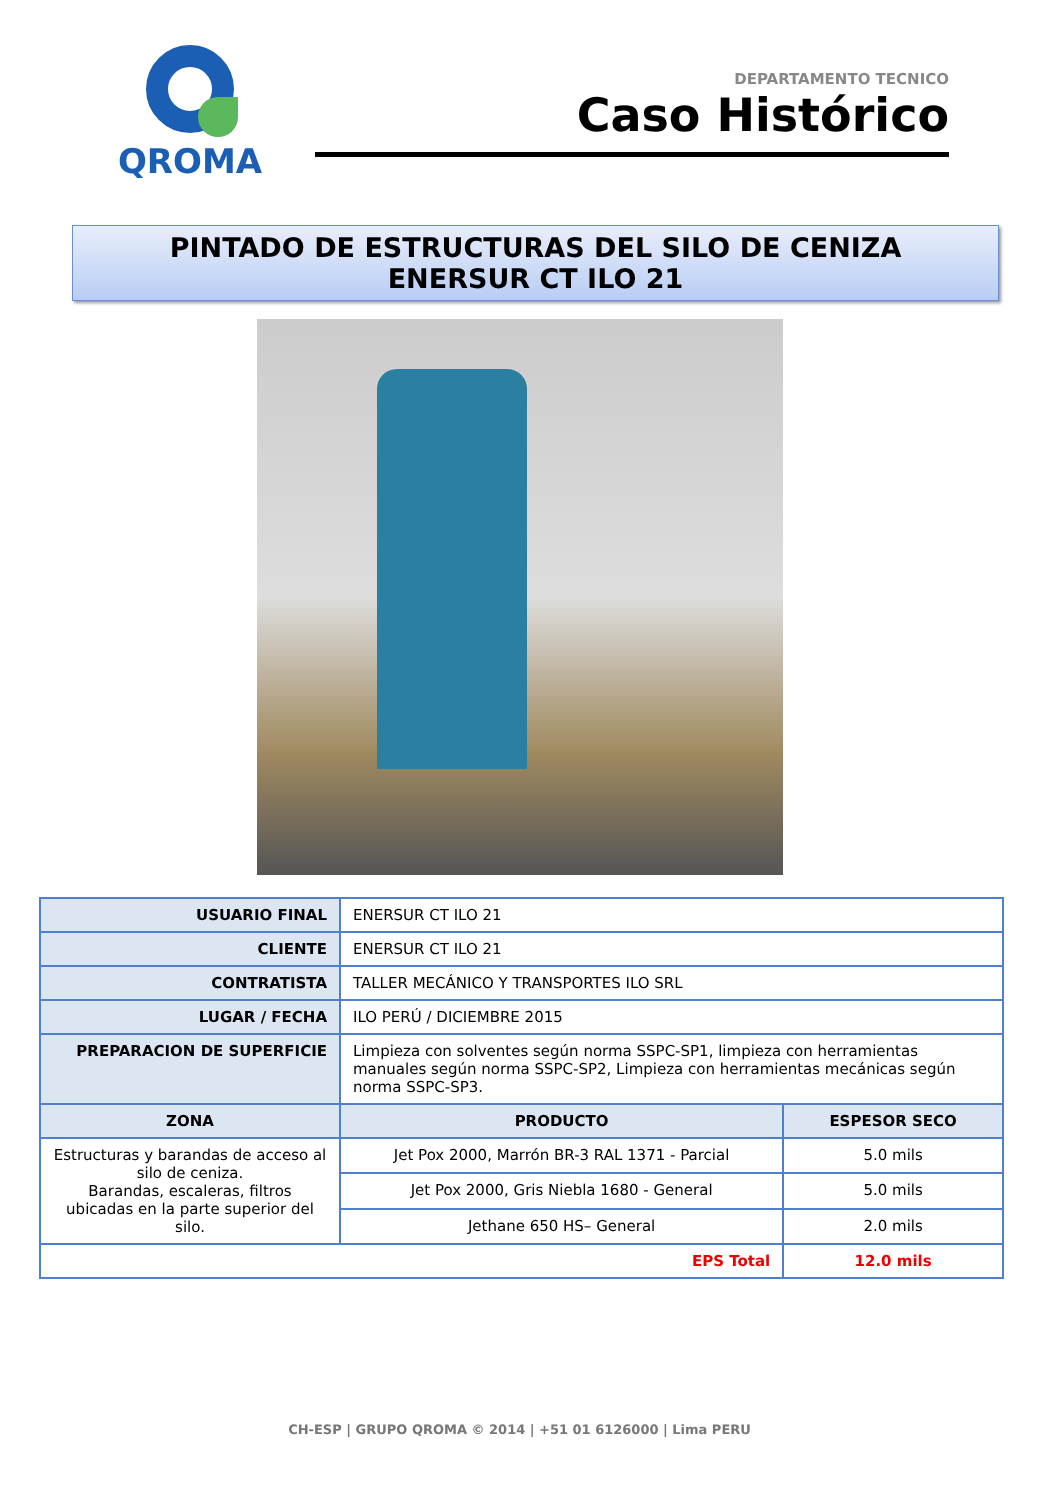QROMA
DEPARTAMENTO TECNICO
Caso Histórico
PINTADO DE ESTRUCTURAS DEL SILO DE CENIZA
ENERSUR CT ILO 21
| USUARIO FINAL | ENERSUR CT ILO 21 | |
| CLIENTE | ENERSUR CT ILO 21 | |
| CONTRATISTA | TALLER MECÁNICO Y TRANSPORTES ILO SRL | |
| LUGAR / FECHA | ILO PERÚ / DICIEMBRE 2015 | |
| PREPARACION DE SUPERFICIE | Limpieza con solventes según norma SSPC-SP1, limpieza con herramientas manuales según norma SSPC-SP2, Limpieza con herramientas mecánicas según norma SSPC-SP3. | |
| ZONA | PRODUCTO | ESPESOR SECO |
| Estructuras y barandas de acceso al silo de ceniza. Barandas, escaleras, filtros ubicadas en la parte superior del silo. | Jet Pox 2000, Marrón BR-3 RAL 1371 - Parcial | 5.0 mils |
| | Jet Pox 2000, Gris Niebla 1680 - General | 5.0 mils |
| | Jethane 650 HS– General | 2.0 mils |
| EPS Total | | 12.0 mils |
CH-ESP | GRUPO QROMA © 2014 | +51 01 6126000 | Lima PERU